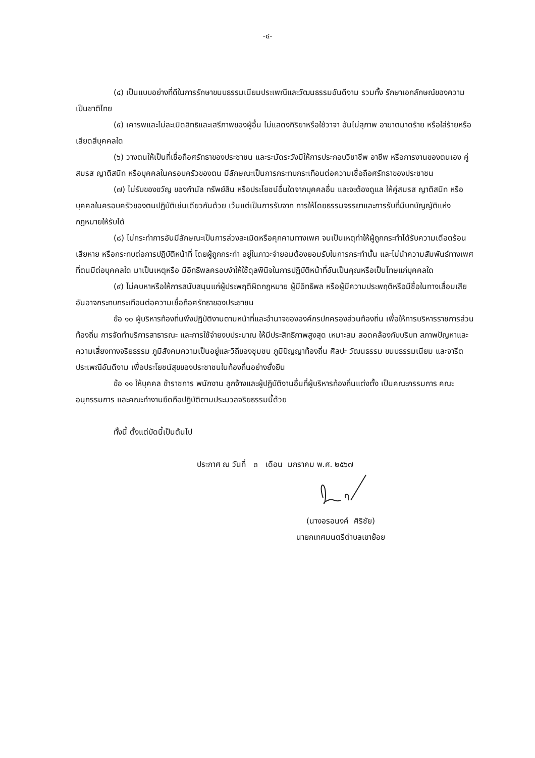-๔-
(๔) เป็นแบบอย่างที่ดีในการรักษาขนบธรรมเนียมประเพณีและวัฒนธรรมอันดีงาม รวมทั้ง รักษาเอกลักษณ์ของความเป็นชาติไทย
(๕) เคารพและไม่ละเมิดสิทธิและเสรีภาพของผู้อื่น ไม่แสดงกิริยาหรือใช้วาจา อันไม่สุภาพ อาฆาตมาดร้าย หรือใส่ร้ายหรือเสียดสีบุคคลใด
(๖) วางตนให้เป็นที่เชื่อถือศรัทธาของประชาชน และระมัดระวังมิให้การประกอบวิชาชีพ อาชีพ หรือการงานของตนเอง คู่สมรส ญาติสนิท หรือบุคคลในครอบครัวของตน มีลักษณะเป็นการกระทบกระเทือนต่อความเชื่อถือศรัทธาของประชาชน
(๗) ไม่รับของขวัญ ของกำนัล ทรัพย์สิน หรือประโยชน์อื่นใดจากบุคคลอื่น และจะต้องดูแล ให้คู่สมรส ญาติสนิท หรือบุคคลในครอบครัวของตนปฏิบัติเช่นเดียวกันด้วย เว้นแต่เป็นการรับจาก การให้โดยธรรมจรรยาและการรับที่มีบทบัญญัติแห่งกฎหมายให้รับได้
(๘) ไม่กระทำการอันมีลักษณะเป็นการล่วงละเมิดหรือคุกคามทางเพศ จนเป็นเหตุทำให้ผู้ถูกกระทำได้รับความเดือดร้อนเสียหาย หรือกระทบต่อการปฏิบัติหน้าที่ โดยผู้ถูกกระทำ อยู่ในภาวะจำยอมต้องยอมรับในการกระทำนั้น และไม่นำความสัมพันธ์ทางเพศที่ตนมีต่อบุคคลใด มาเป็นเหตุหรือ มีอิทธิพลครอบงำให้ใช้ดุลพินิจในการปฏิบัติหน้าที่อันเป็นคุณหรือเป็นโทษแก่บุคคลใด
(๙) ไม่คบหาหรือให้การสนับสนุนแก่ผู้ประพฤติผิดกฎหมาย ผู้มีอิทธิพล หรือผู้มีความประพฤติหรือมีชื่อในทางเสื่อมเสีย อันอาจกระทบกระเทือนต่อความเชื่อถือศรัทธาของประชาชน
ข้อ ๑๐ ผู้บริหารท้องถิ่นพึงปฏิบัติงานตามหน้าที่และอำนาจขององค์กรปกครองส่วนท้องถิ่น เพื่อให้การบริหารราชการส่วนท้องถิ่น การจัดทำบริการสาธารณะ และการใช้จ่ายงบประมาณ ให้มีประสิทธิภาพสูงสุด เหมาะสม สอดคล้องกับบริบท สภาพปัญหาและความเสี่ยงทางจริยธรรม ภูมิสังคมความเป็นอยู่และวิถีของชุมชน ภูมิปัญญาท้องถิ่น ศิลปะ วัฒนธรรม ขนบธรรมเนียม และจารีตประเพณีอันดีงาม เพื่อประโยชน์สุขของประชาชนในท้องถิ่นอย่างยั่งยืน
ข้อ ๑๑ ให้บุคคล ข้าราชการ พนักงาน ลูกจ้างและผู้ปฏิบัติงานอื่นที่ผู้บริหารท้องถิ่นแต่งตั้ง เป็นคณะกรรมการ คณะอนุกรรมการ และคณะทำงานยึดถือปฏิบัติตามประมวลจริยธรรมนี้ด้วย
ทั้งนี้ ตั้งแต่บัดนี้เป็นต้นไป
ประกาศ ณ วันที่ ๓ เดือน มกราคม พ.ศ. ๒๕๖๗
(นางอรอนงค์ ศิริชัย)
นายกเทศมนตรีตำบลเขาย้อย